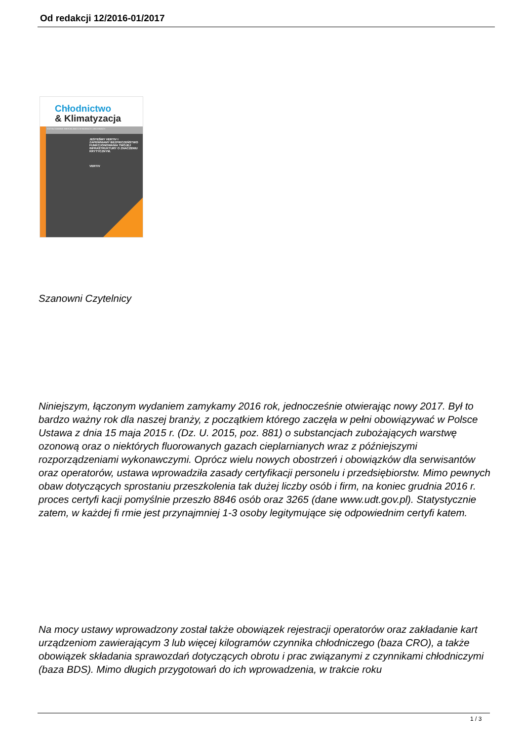Od redakcji 12/2016-01/2017
Chłodnictwo
& Klimatyzacja
KSZTAŁTOWANIE MIKROKLIMATU W MUZEACH I ARCHIWACH
JESTEŚMY VERTIV I ZAPEWNIAMY BEZPIECZEŃSTWO FUNKCJONOWANIA TWOJEJ INFRASTRUKTURY O ZNACZENIU KRYTYCZNYM.
VERTIV
Szanowni Czytelnicy
Niniejszym, łączonym wydaniem zamykamy 2016 rok, jednocześnie otwierając nowy 2017. Był to bardzo ważny rok dla naszej branży, z początkiem którego zaczęła w pełni obowiązywać w Polsce Ustawa z dnia 15 maja 2015 r. (Dz. U. 2015, poz. 881) o substancjach zubożających warstwę ozonową oraz o niektórych fluorowanych gazach cieplarnianych wraz z późniejszymi rozporządzeniami wykonawczymi. Oprócz wielu nowych obostrzeń i obowiązków dla serwisantów oraz operatorów, ustawa wprowadziła zasady certyfikacji personelu i przedsiębiorstw. Mimo pewnych obaw dotyczących sprostaniu przeszkolenia tak dużej liczby osób i firm, na koniec grudnia 2016 r. proces certyfi kacji pomyślnie przeszło 8846 osób oraz 3265 (dane www.udt.gov.pl). Statystycznie zatem, w każdej fi rmie jest przynajmniej 1-3 osoby legitymujące się odpowiednim certyfi katem.
Na mocy ustawy wprowadzony został także obowiązek rejestracji operatorów oraz zakładanie kart urządzeniom zawierającym 3 lub więcej kilogramów czynnika chłodniczego (baza CRO), a także obowiązek składania sprawozdań dotyczących obrotu i prac związanymi z czynnikami chłodniczymi (baza BDS). Mimo długich przygotowań do ich wprowadzenia, w trakcie roku
1 / 3